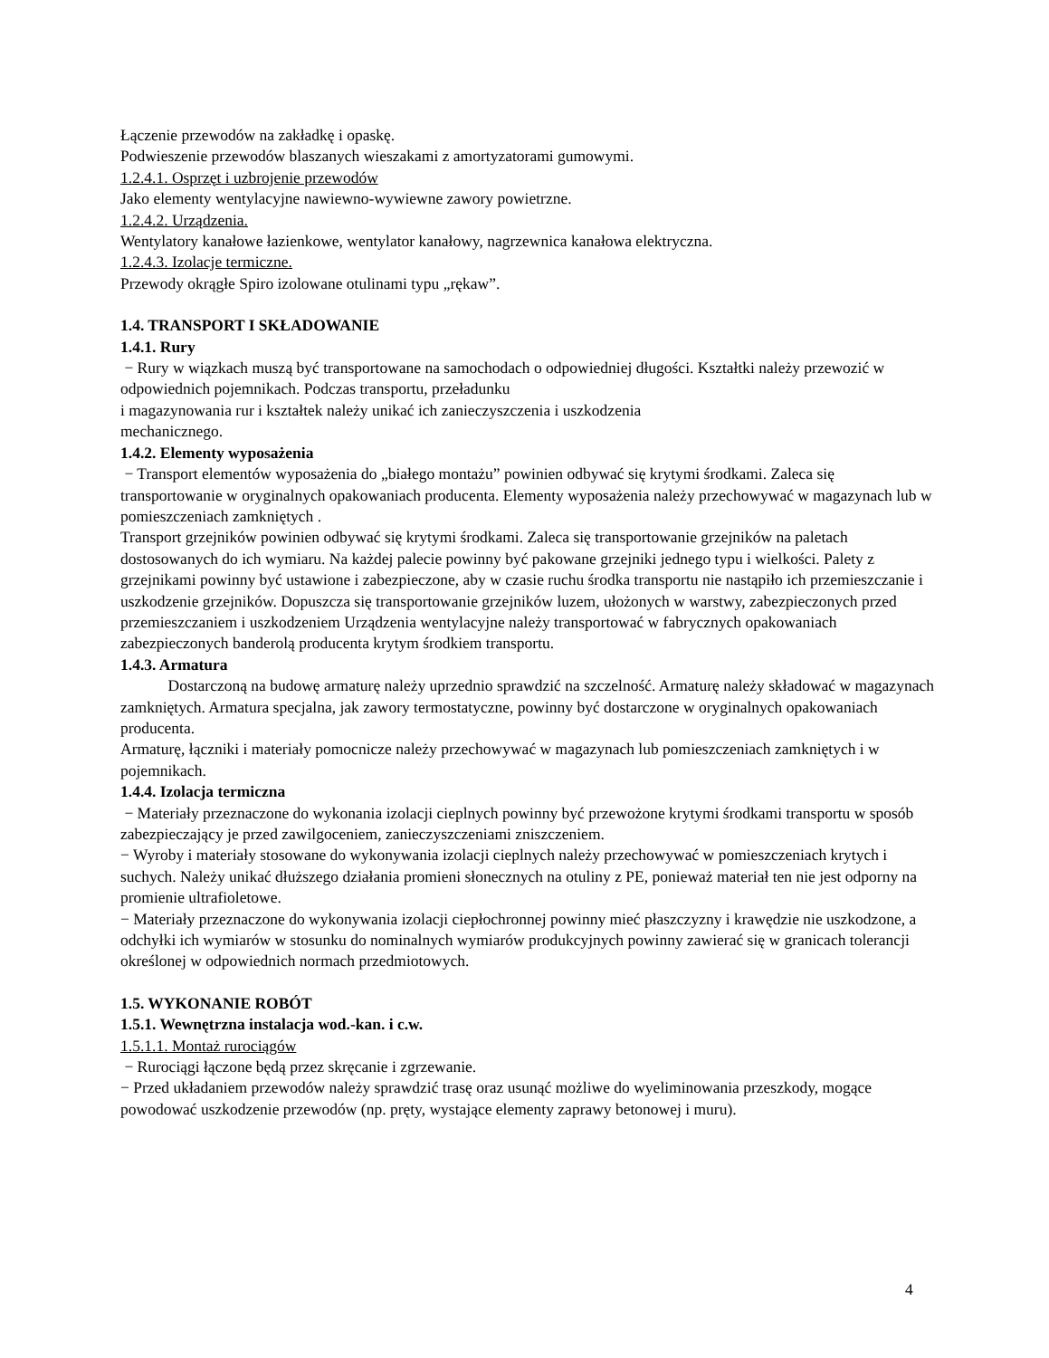Łączenie przewodów na zakładkę i opaskę.
Podwieszenie przewodów blaszanych wieszakami z amortyzatorami gumowymi.
1.2.4.1. Osprzęt i uzbrojenie przewodów
Jako elementy wentylacyjne nawiewno-wywiewne zawory powietrzne.
1.2.4.2. Urządzenia.
Wentylatory kanałowe łazienkowe, wentylator kanałowy, nagrzewnica kanałowa elektryczna.
1.2.4.3. Izolacje termiczne.
Przewody okrągłe Spiro izolowane otulinami typu „rękaw”.
1.4. TRANSPORT I SKŁADOWANIE
1.4.1. Rury
− Rury w wiązkach muszą być transportowane na samochodach o odpowiedniej długości. Kształtki należy przewozić w odpowiednich pojemnikach. Podczas transportu, przeładunku
i magazynowania rur i kształtek należy unikać ich zanieczyszczenia i uszkodzenia
mechanicznego.
1.4.2. Elementy wyposażenia
− Transport elementów wyposażenia do „białego montażu” powinien odbywać się krytymi środkami. Zaleca się transportowanie w oryginalnych opakowaniach producenta. Elementy wyposażenia należy przechowywać w magazynach lub w pomieszczeniach zamkniętych .
Transport grzejników powinien odbywać się krytymi środkami. Zaleca się transportowanie grzejników na paletach dostosowanych do ich wymiaru. Na każdej palecie powinny być pakowane grzejniki jednego typu i wielkości. Palety z grzejnikami powinny być ustawione i zabezpieczone, aby w czasie ruchu środka transportu nie nastąpiło ich przemieszczanie i uszkodzenie grzejników. Dopuszcza się transportowanie grzejników luzem, ułożonych w warstwy, zabezpieczonych przed przemieszczaniem i uszkodzeniem Urządzenia wentylacyjne należy transportować w fabrycznych opakowaniach zabezpieczonych banderolą producenta krytym środkiem transportu.
1.4.3. Armatura
Dostarczoną na budowę armaturę należy uprzednio sprawdzić na szczelność. Armaturę należy składować w magazynach zamkniętych. Armatura specjalna, jak zawory termostatyczne, powinny być dostarczone w oryginalnych opakowaniach producenta.
Armaturę, łączniki i materiały pomocnicze należy przechowywać w magazynach lub pomieszczeniach zamkniętych i w pojemnikach.
1.4.4. Izolacja termiczna
− Materiały przeznaczone do wykonania izolacji cieplnych powinny być przewożone krytymi środkami transportu w sposób zabezpieczający je przed zawilgoceniem, zanieczyszczeniami zniszczeniem.
− Wyroby i materiały stosowane do wykonywania izolacji cieplnych należy przechowywać w pomieszczeniach krytych i suchych. Należy unikać dłuższego działania promieni słonecznych na otuliny z PE, ponieważ materiał ten nie jest odporny na promienie ultrafioletowe.
− Materiały przeznaczone do wykonywania izolacji ciepłochronnej powinny mieć płaszczyzny i krawędzie nie uszkodzone, a odchyłki ich wymiarów w stosunku do nominalnych wymiarów produkcyjnych powinny zawierać się w granicach tolerancji określonej w odpowiednich normach przedmiotowych.
1.5. WYKONANIE ROBÓT
1.5.1. Wewnętrzna instalacja wod.-kan. i c.w.
1.5.1.1. Montaż rurociągów
− Rurociągi łączone będą przez skręcanie i zgrzewanie.
− Przed układaniem przewodów należy sprawdzić trasę oraz usunąć możliwe do wyeliminowania przeszkody, mogące powodować uszkodzenie przewodów (np. pręty, wystające elementy zaprawy betonowej i muru).
4